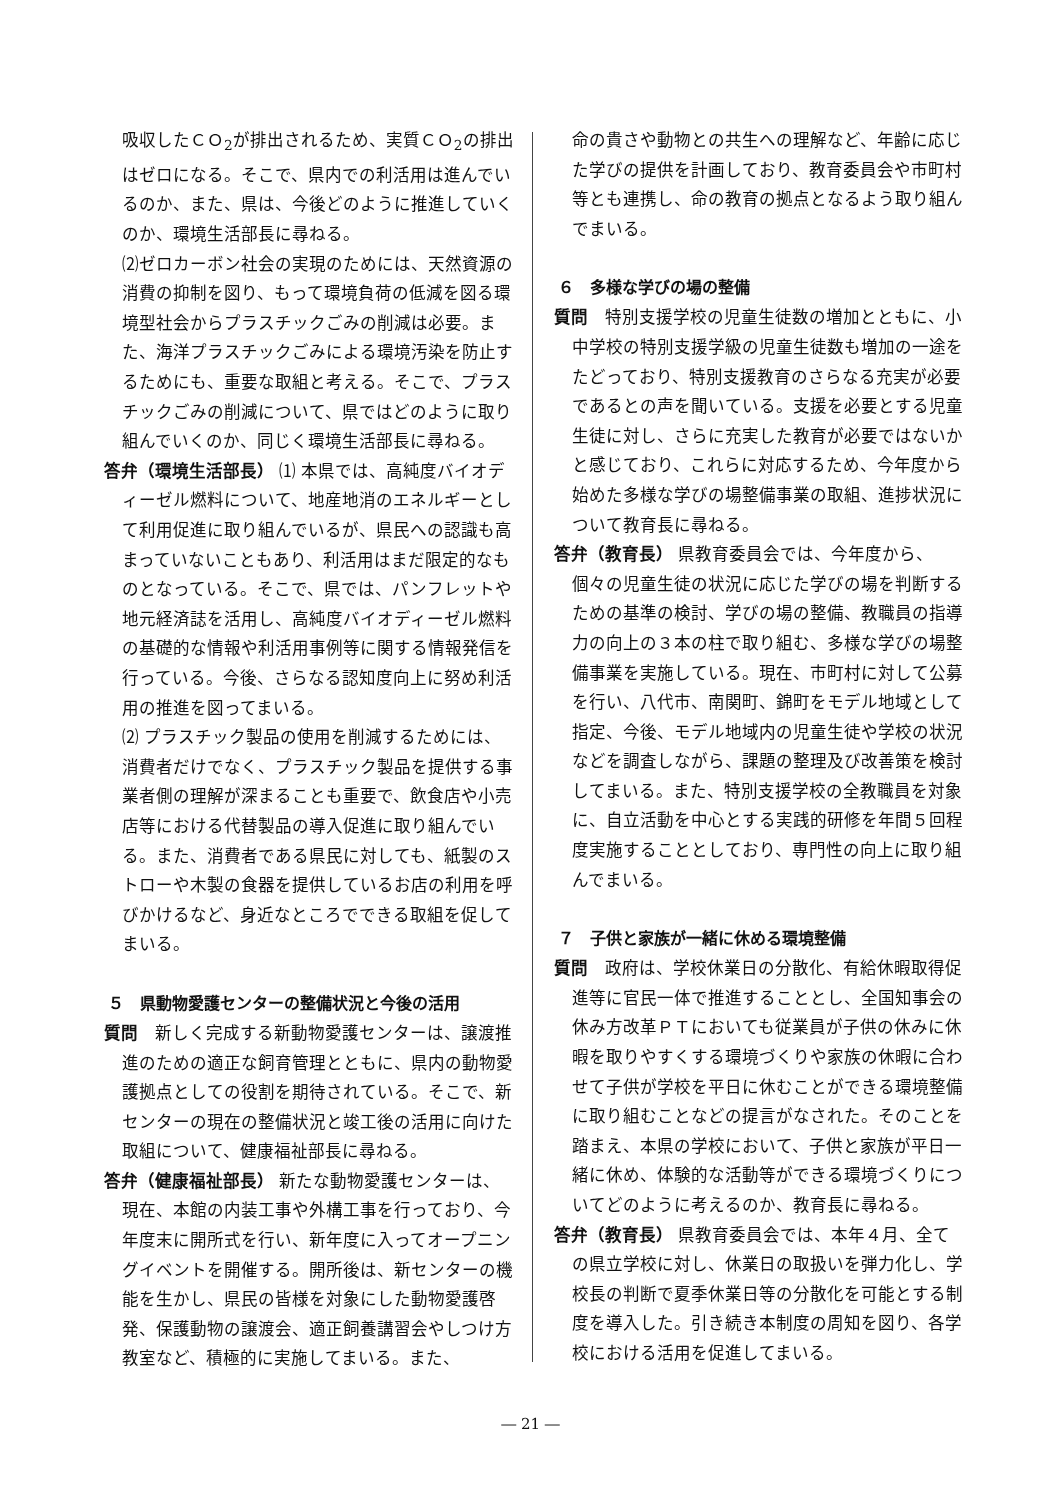吸収したＣＯ<sub>2</sub>が排出されるため、実質ＣＯ<sub>2</sub>の排出はゼロになる。そこで、県内での利活用は進んでいるのか、また、県は、今後どのように推進していくのか、環境生活部長に尋ねる。
⑵ゼロカーボン社会の実現のためには、天然資源の消費の抑制を図り、もって環境負荷の低減を図る環境型社会からプラスチックごみの削減は必要。また、海洋プラスチックごみによる環境汚染を防止するためにも、重要な取組と考える。そこで、プラスチックごみの削減について、県ではどのように取り組んでいくのか、同じく環境生活部長に尋ねる。
答弁（環境生活部長） ⑴ 本県では、高純度バイオディーゼル燃料について、地産地消のエネルギーとして利用促進に取り組んでいるが、県民への認識も高まっていないこともあり、利活用はまだ限定的なものとなっている。そこで、県では、パンフレットや地元経済誌を活用し、高純度バイオディーゼル燃料の基礎的な情報や利活用事例等に関する情報発信を行っている。今後、さらなる認知度向上に努め利活用の推進を図ってまいる。
⑵ プラスチック製品の使用を削減するためには、消費者だけでなく、プラスチック製品を提供する事業者側の理解が深まることも重要で、飲食店や小売店等における代替製品の導入促進に取り組んでいる。また、消費者である県民に対しても、紙製のストローや木製の食器を提供しているお店の利用を呼びかけるなど、身近なところでできる取組を促してまいる。
５　県動物愛護センターの整備状況と今後の活用
質問　新しく完成する新動物愛護センターは、譲渡推進のための適正な飼育管理とともに、県内の動物愛護拠点としての役割を期待されている。そこで、新センターの現在の整備状況と竣工後の活用に向けた取組について、健康福祉部長に尋ねる。
答弁（健康福祉部長） 新たな動物愛護センターは、現在、本館の内装工事や外構工事を行っており、今年度末に開所式を行い、新年度に入ってオープニングイベントを開催する。開所後は、新センターの機能を生かし、県民の皆様を対象にした動物愛護啓発、保護動物の譲渡会、適正飼養講習会やしつけ方教室など、積極的に実施してまいる。また、
命の貴さや動物との共生への理解など、年齢に応じた学びの提供を計画しており、教育委員会や市町村等とも連携し、命の教育の拠点となるよう取り組んでまいる。
６　多様な学びの場の整備
質問　特別支援学校の児童生徒数の増加とともに、小中学校の特別支援学級の児童生徒数も増加の一途をたどっており、特別支援教育のさらなる充実が必要であるとの声を聞いている。支援を必要とする児童生徒に対し、さらに充実した教育が必要ではないかと感じており、これらに対応するため、今年度から始めた多様な学びの場整備事業の取組、進捗状況について教育長に尋ねる。
答弁（教育長） 県教育委員会では、今年度から、個々の児童生徒の状況に応じた学びの場を判断するための基準の検討、学びの場の整備、教職員の指導力の向上の３本の柱で取り組む、多様な学びの場整備事業を実施している。現在、市町村に対して公募を行い、八代市、南関町、錦町をモデル地域として指定、今後、モデル地域内の児童生徒や学校の状況などを調査しながら、課題の整理及び改善策を検討してまいる。また、特別支援学校の全教職員を対象に、自立活動を中心とする実践的研修を年間５回程度実施することとしており、専門性の向上に取り組んでまいる。
７　子供と家族が一緒に休める環境整備
質問　政府は、学校休業日の分散化、有給休暇取得促進等に官民一体で推進することとし、全国知事会の休み方改革ＰＴにおいても従業員が子供の休みに休暇を取りやすくする環境づくりや家族の休暇に合わせて子供が学校を平日に休むことができる環境整備に取り組むことなどの提言がなされた。そのことを踏まえ、本県の学校において、子供と家族が平日一緒に休め、体験的な活動等ができる環境づくりについてどのように考えるのか、教育長に尋ねる。
答弁（教育長） 県教育委員会では、本年４月、全ての県立学校に対し、休業日の取扱いを弾力化し、学校長の判断で夏季休業日等の分散化を可能とする制度を導入した。引き続き本制度の周知を図り、各学校における活用を促進してまいる。
― 21 ―